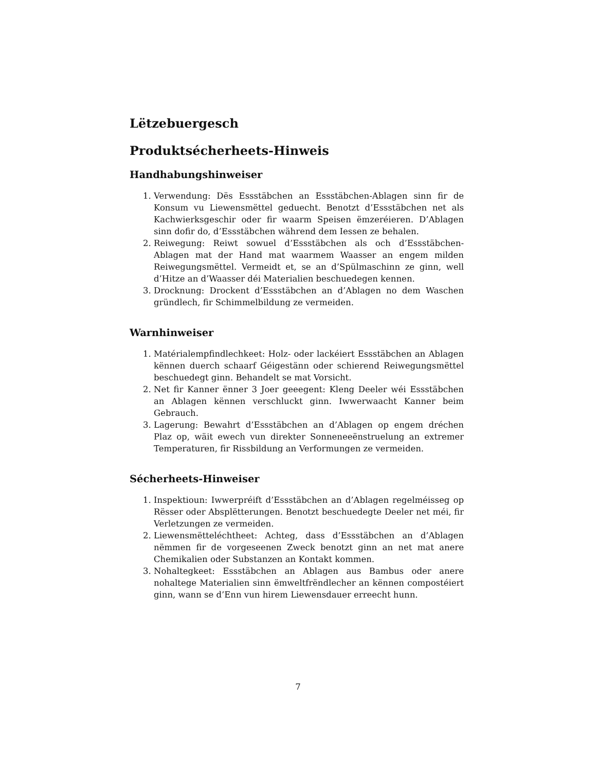Lëtzebuergesch
Produktsécherheets-Hinweis
Handhabungshinweiser
1. Verwendung: Dës Essstäbchen an Essstäbchen-Ablagen sinn fir de Konsum vu Liewensmëttel geduecht. Benotzt d’Essstäbchen net als Kachwierksgeschir oder fir waarm Speisen ëmzeréieren. D’Ablagen sinn dofir do, d’Essstäbchen während dem Iessen ze behalen.
2. Reiwegung: Reiwt sowuel d’Essstäbchen als och d’Essstäbchen-Ablagen mat der Hand mat waarmem Waasser an engem milden Reiwegungsmëttel. Vermeidt et, se an d’Spülmaschinn ze ginn, well d’Hitze an d’Waasser déi Materialien beschuedegen kennen.
3. Drocknung: Drockent d’Essstäbchen an d’Ablagen no dem Waschen gründlech, fir Schimmelbildung ze vermeiden.
Warnhinweiser
1. Matérialempfindlechkeet: Holz- oder lackéiert Essstäbchen an Ablagen kënnen duerch schaarf Géigestänn oder schierend Reiwegungsmëttel beschuedegt ginn. Behandelt se mat Vorsicht.
2. Net fir Kanner ënner 3 Joer geeegent: Kleng Deeler wéi Essstäbchen an Ablagen kënnen verschluckt ginn. Iwwerwaacht Kanner beim Gebrauch.
3. Lagerung: Bewahrt d’Essstäbchen an d’Ablagen op engem dréchen Plaz op, wäit ewech vun direkter Sonneneeënstruelung an extremer Temperaturen, fir Rissbildung an Verformungen ze vermeiden.
Sécherheets-Hinweiser
1. Inspektioun: Iwwerpréift d’Essstäbchen an d’Ablagen regelméisseg op Rësser oder Absplëtterungen. Benotzt beschuedegte Deeler net méi, fir Verletzungen ze vermeiden.
2. Liewensmëtteléchtheet: Achteg, dass d’Essstäbchen an d’Ablagen nëmmen fir de vorgeseenen Zweck benotzt ginn an net mat anere Chemikalien oder Substanzen an Kontakt kommen.
3. Nohaltegkeet: Essstäbchen an Ablagen aus Bambus oder anere nohaltege Materialien sinn ëmweltfrëndlecher an kënnen compostéiert ginn, wann se d’Enn vun hirem Liewensdauer erreecht hunn.
7